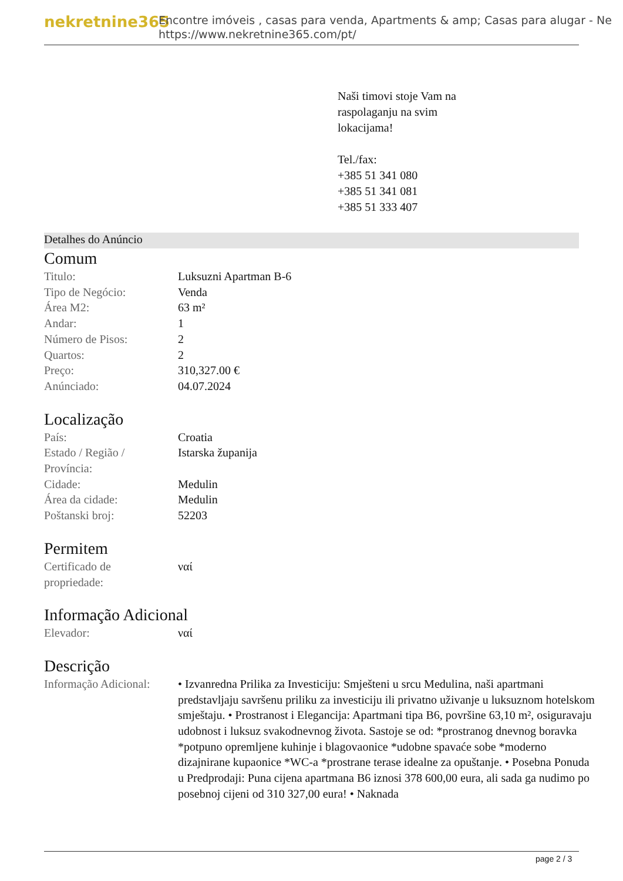nekretnine365
Encontre imóveis , casas para venda, Apartments & amp; Casas para alugar - Ne
https://www.nekretnine365.com/pt/
Naši timovi stoje Vam na
raspolaganju na svim
lokacijama!
Tel./fax:
+385 51 341 080
+385 51 341 081
+385 51 333 407
Detalhes do Anúncio
Comum
| Titulo: | Luksuzni Apartman B-6 |
| Tipo de Negócio: | Venda |
| Área M2: | 63 m² |
| Andar: | 1 |
| Número de Pisos: | 2 |
| Quartos: | 2 |
| Preço: | 310,327.00 € |
| Anúnciado: | 04.07.2024 |
Localização
| País: | Croatia |
| Estado / Região / Província: | Istarska županija |
| Cidade: | Medulin |
| Área da cidade: | Medulin |
| Poštanski broj: | 52203 |
Permitem
| Certificado de propriedade: | ναί |
Informação Adicional
| Elevador: | ναί |
Descrição
| Informação Adicional: | • Izvanredna Prilika za Investiciju: Smješteni u srcu Medulina, naši apartmani predstavljaju savršenu priliku za investiciju ili privatno uživanje u luksuznom hotelskom smještaju. • Prostranost i Elegancija: Apartmani tipa B6, površine 63,10 m², osiguravaju udobnost i luksuz svakodnevnog života. Sastoje se od: *prostranog dnevnog boravka *potpuno opremljene kuhinje i blagovaonice *udobne spavaće sobe *moderno dizajnirane kupaonice *WC-a *prostrane terase idealne za opuštanje. • Posebna Ponuda u Predprodaji: Puna cijena apartmana B6 iznosi 378 600,00 eura, ali sada ga nudimo po posebnoj cijeni od 310 327,00 eura! • Naknada |
page 2 / 3